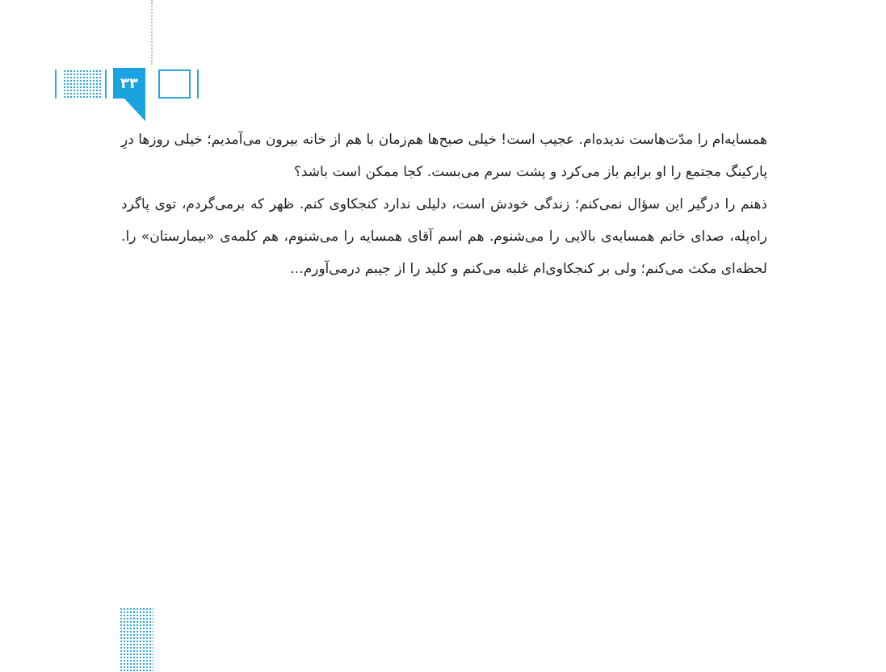۳۳
همسایه‌ام را مدّت‌هاست ندیده‌ام. عجیب است! خیلی صبح‌ها هم‌زمان با هم از خانه بیرون می‌آمدیم؛ خیلی روزها درِ پارکینگ مجتمع را او برایم باز می‌کرد و پشت سرم می‌بست. کجا ممکن است باشد؟
ذهنم را درگیر این سؤال نمی‌کنم؛ زندگی خودش است، دلیلی ندارد کنجکاوی کنم. ظهر که برمی‌گردم، توی پاگرد راه‌پله، صدای خانم همسایه‌ی بالایی را می‌شنوم. هم اسم آقای همسایه را می‌شنوم، هم کلمه‌ی «بیمارستان» را. لحظه‌ای مکث می‌کنم؛ ولی بر کنجکاوی‌ام غلبه می‌کنم و کلید را از جیبم درمی‌آورم...